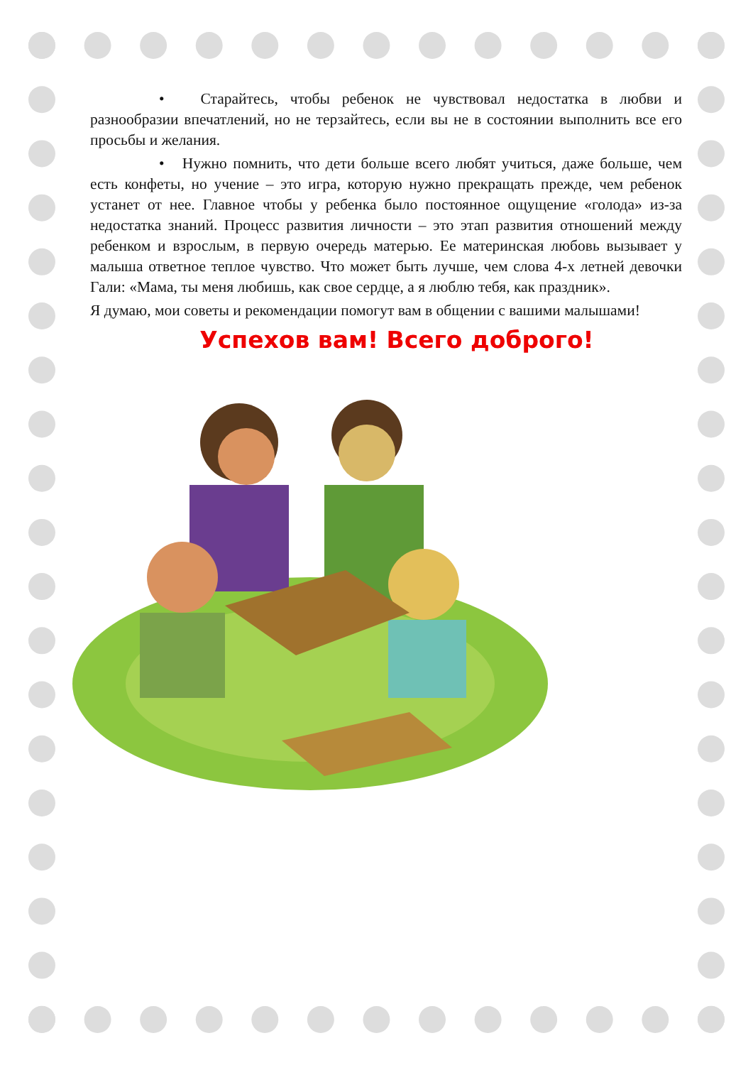• Старайтесь, чтобы ребенок не чувствовал недостатка в любви и разнообразии впечатлений, но не терзайтесь, если вы не в состоянии выполнить все его просьбы и желания.
• Нужно помнить, что дети больше всего любят учиться, даже больше, чем есть конфеты, но учение – это игра, которую нужно прекращать прежде, чем ребенок устанет от нее. Главное чтобы у ребенка было постоянное ощущение «голода» из-за недостатка знаний. Процесс развития личности – это этап развития отношений между ребенком и взрослым, в первую очередь матерью. Ее материнская любовь вызывает у малыша ответное теплое чувство. Что может быть лучше, чем слова 4-х летней девочки Гали: «Мама, ты меня любишь, как свое сердце, а я люблю тебя, как праздник».
Я думаю, мои советы и рекомендации помогут вам в общении с вашими малышами!
Успехов вам! Всего доброго!